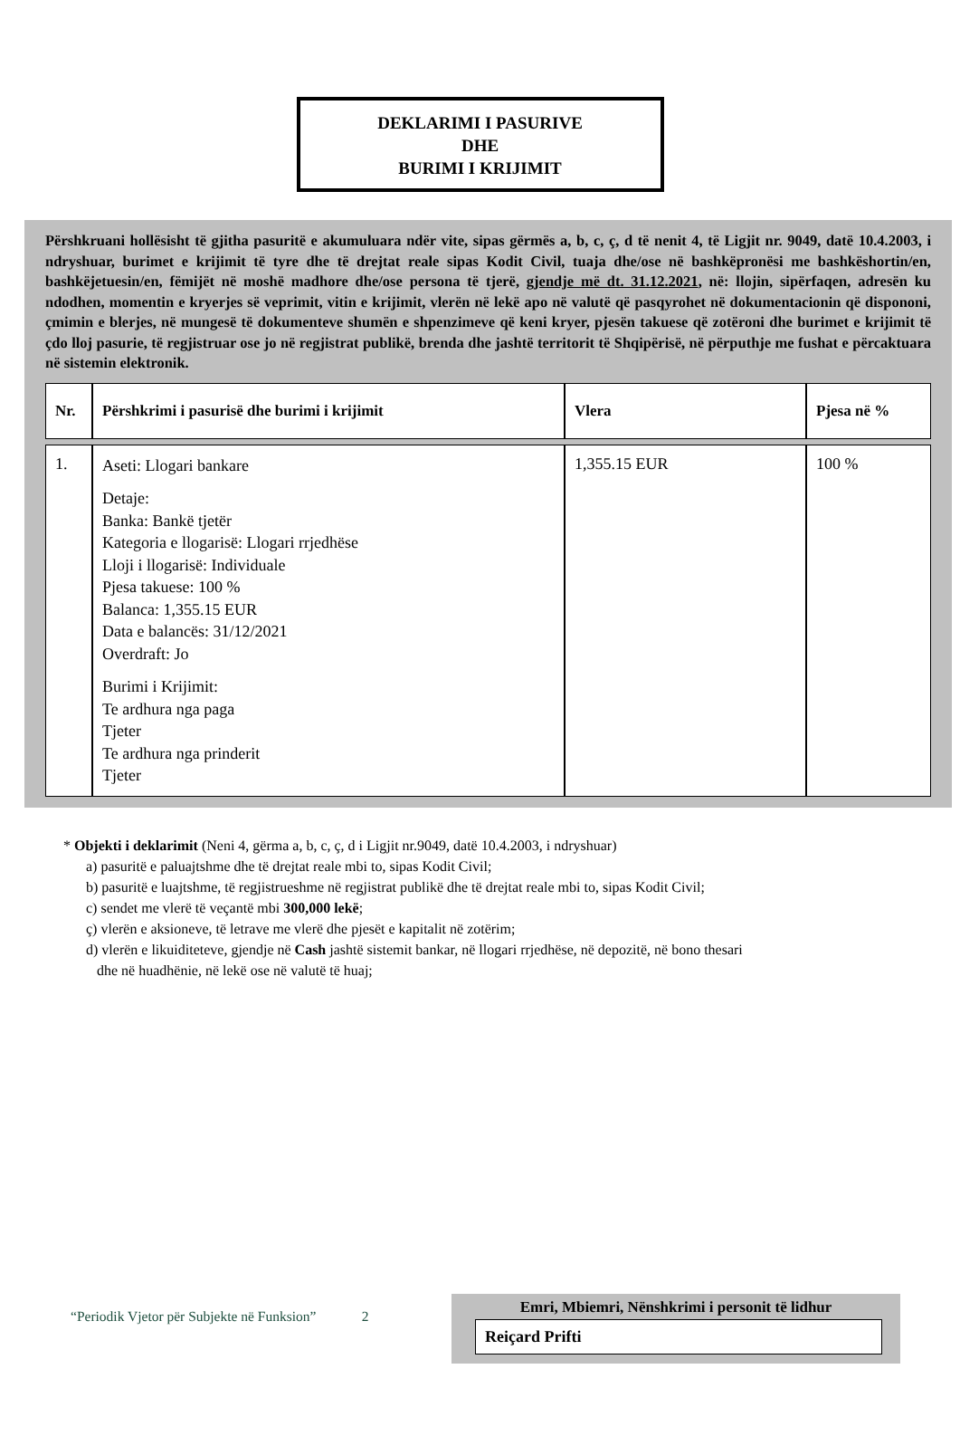DEKLARIMI I PASURIVE
DHE
BURIMI I KRIJIMIT
Përshkruani hollësisht të gjitha pasuritë e akumuluara ndër vite, sipas gërmës a, b, c, ç, d të nenit 4, të Ligjit nr. 9049, datë 10.4.2003, i ndryshuar, burimet e krijimit të tyre dhe të drejtat reale sipas Kodit Civil, tuaja dhe/ose në bashkëpronësi me bashkëshortin/en, bashkëjetuesin/en, fëmijët në moshë madhore dhe/ose persona të tjerë, gjendje më dt. 31.12.2021, në: llojin, sipërfaqen, adresën ku ndodhen, momentin e kryerjes së veprimit, vitin e krijimit, vlerën në lekë apo në valutë që pasqyrohet në dokumentacionin që dispononi, çmimin e blerjes, në mungesë të dokumenteve shumën e shpenzimeve që keni kryer, pjesën takuese që zotëroni dhe burimet e krijimit të çdo lloj pasurie, të regjistruar ose jo në regjistrat publikë, brenda dhe jashtë territorit të Shqipërisë, në përputhje me fushat e përcaktuara në sistemin elektronik.
| Nr. | Përshkrimi i pasurisë dhe burimi i krijimit | Vlera | Pjesa në % |
| --- | --- | --- | --- |
| 1. | Aseti: Llogari bankare Detaje: Banka: Bankë tjetër Kategoria e llogarisë: Llogari rrjedhëse Lloji i llogarisë: Individuale Pjesa takuese: 100 % Balanca: 1,355.15 EUR Data e balancës: 31/12/2021 Overdraft: Jo Burimi i Krijimit: Te ardhura nga paga Tjeter Te ardhura nga prinderit Tjeter | 1,355.15 EUR | 100 % |
* Objekti i deklarimit (Neni 4, gërma a, b, c, ç, d i Ligjit nr.9049, datë 10.4.2003, i ndryshuar)
a) pasuritë e paluajtshme dhe të drejtat reale mbi to, sipas Kodit Civil;
b) pasuritë e luajtshme, të regjistrueshme në regjistrat publikë dhe të drejtat reale mbi to, sipas Kodit Civil;
c) sendet me vlerë të veçantë mbi 300,000 lekë;
ç) vlerën e aksioneve, të letrave me vlerë dhe pjesët e kapitalit në zotërim;
d) vlerën e likuiditeteve, gjendje në Cash jashtë sistemit bankar, në llogari rrjedhëse, në depozitë, në bono thesari
dhe në huadhënie, në lekë ose në valutë të huaj;
“Periodik Vjetor për Subjekte në Funksion” 2
Emri, Mbiemri, Nënshkrimi i personit të lidhur
Reiçard Prifti